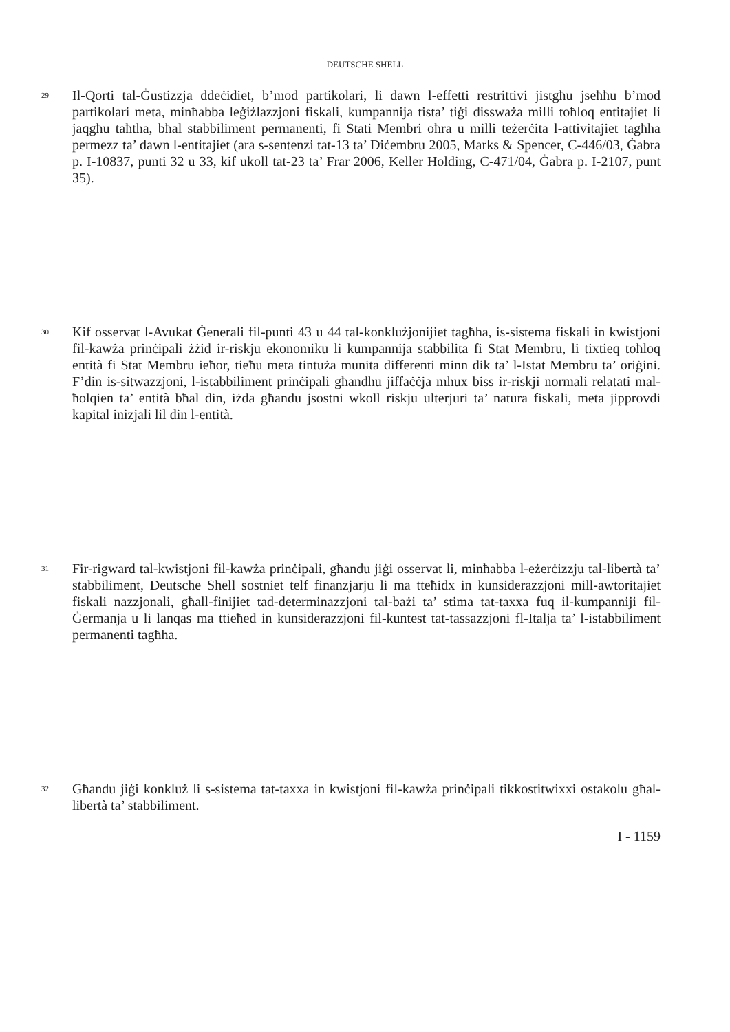DEUTSCHE SHELL
29
Il-Qorti tal-Ġustizzja ddeċidiet, b’mod partikolari, li dawn l-effetti restrittivi jistgħu jseħħu b’mod partikolari meta, minħabba leġiżlazzjoni fiskali, kumpannija tista’ tiġi dissważa milli toħloq entitajiet li jaqgħu taħtha, bħal stabbiliment permanenti, fi Stati Membri oħra u milli teżerċita l-attivitajiet tagħha permezz ta’ dawn l-entitajiet (ara s-sentenzi tat-13 ta’ Diċembru 2005, Marks & Spencer, C-446/03, Ġabra p. I-10837, punti 32 u 33, kif ukoll tat-23 ta’ Frar 2006, Keller Holding, C-471/04, Ġabra p. I-2107, punt 35).
30
Kif osservat l-Avukat Ġenerali fil-punti 43 u 44 tal-konklużjonijiet tagħha, is-sistema fiskali in kwistjoni fil-kawża prinċipali żżid ir-riskju ekonomiku li kumpannija stabbilita fi Stat Membru, li tixtieq toħloq entità fi Stat Membru ieħor, tieħu meta tintuża munita differenti minn dik ta’ l-Istat Membru ta’ oriġini. F’din is-sitwazzjoni, l-istabbiliment prinċipali għandhu jiffaċċja mhux biss ir-riskji normali relatati mal-ħolqien ta’ entità bħal din, iżda għandu jsostni wkoll riskju ulterjuri ta’ natura fiskali, meta jipprovdi kapital inizjali lil din l-entità.
31
Fir-rigward tal-kwistjoni fil-kawża prinċipali, għandu jiġi osservat li, minħabba l-eżerċizzju tal-libertà ta’ stabbiliment, Deutsche Shell sostniet telf finanzjarju li ma tteħidx in kunsiderazzjoni mill-awtoritajiet fiskali nazzjonali, għall-finijiet tad-determinazzjoni tal-bażi ta’ stima tat-taxxa fuq il-kumpanniji fil-Ġermanja u li lanqas ma ttieħed in kunsiderazzjoni fil-kuntest tat-tassazzjoni fl-Italja ta’ l-istabbiliment permanenti tagħha.
32
Għandu jiġi konkluż li s-sistema tat-taxxa in kwistjoni fil-kawża prinċipali tikkostitwixxi ostakolu għal-libertà ta’ stabbiliment.
I - 1159